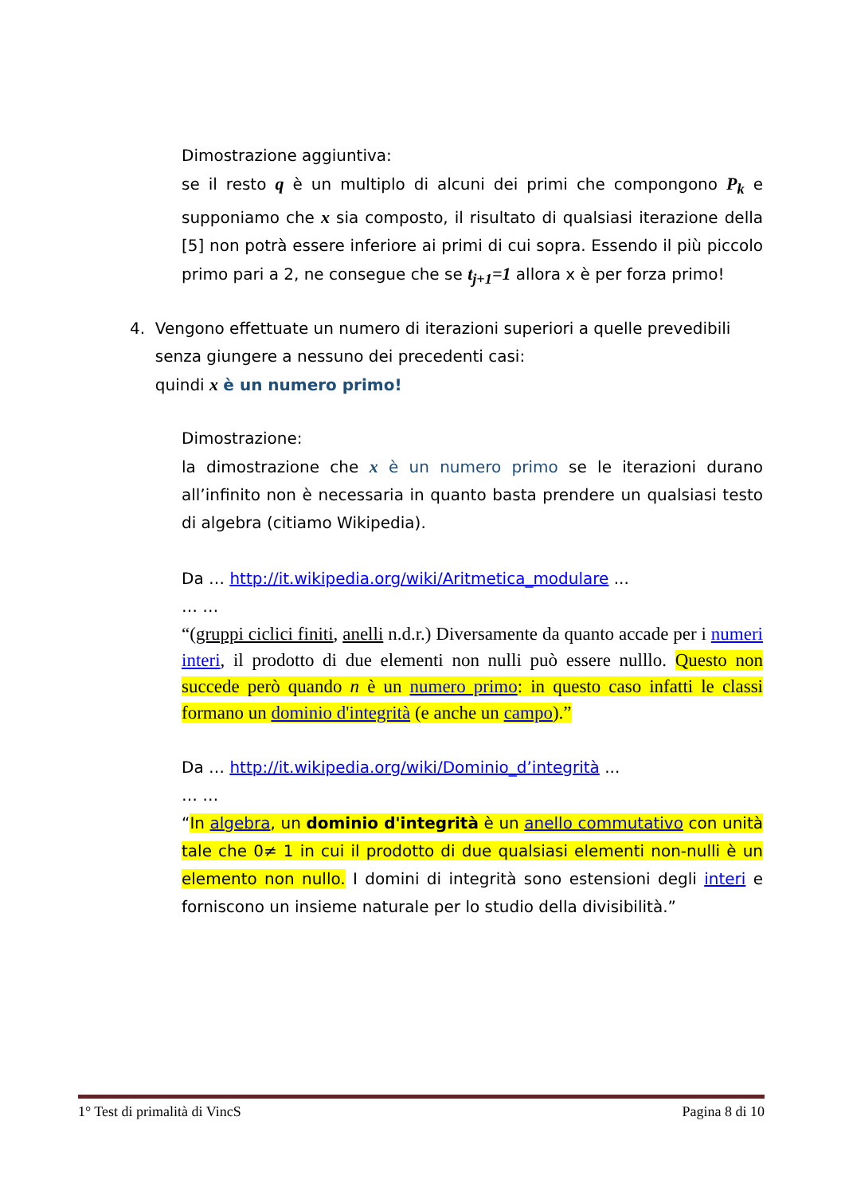Dimostrazione aggiuntiva:
se il resto q è un multiplo di alcuni dei primi che compongono P<sub>k</sub> e supponiamo che x sia composto, il risultato di qualsiasi iterazione della [5] non potrà essere inferiore ai primi di cui sopra. Essendo il più piccolo primo pari a 2, ne consegue che se t<sub>j+1</sub>=1 allora x è per forza primo!
4. Vengono effettuate un numero di iterazioni superiori a quelle prevedibili
senza giungere a nessuno dei precedenti casi:
quindi x è un numero primo!
Dimostrazione:
la dimostrazione che x è un numero primo se le iterazioni durano all’infinito non è necessaria in quanto basta prendere un qualsiasi testo di algebra (citiamo Wikipedia).
Da … http://it.wikipedia.org/wiki/Aritmetica_modulare ...
… …
“(gruppi ciclici finiti, anelli n.d.r.) Diversamente da quanto accade per i numeri interi, il prodotto di due elementi non nulli può essere nulllo. Questo non succede però quando n è un numero primo: in questo caso infatti le classi formano un dominio d'integrità (e anche un campo).”
Da … http://it.wikipedia.org/wiki/Dominio_d’integrità ...
… …
“In algebra, un dominio d'integrità è un anello commutativo con unità tale che 0≠ 1 in cui il prodotto di due qualsiasi elementi non-nulli è un elemento non nullo. I domini di integrità sono estensioni degli interi e forniscono un insieme naturale per lo studio della divisibilità.”
1° Test di primalità di VincS Pagina 8 di 10